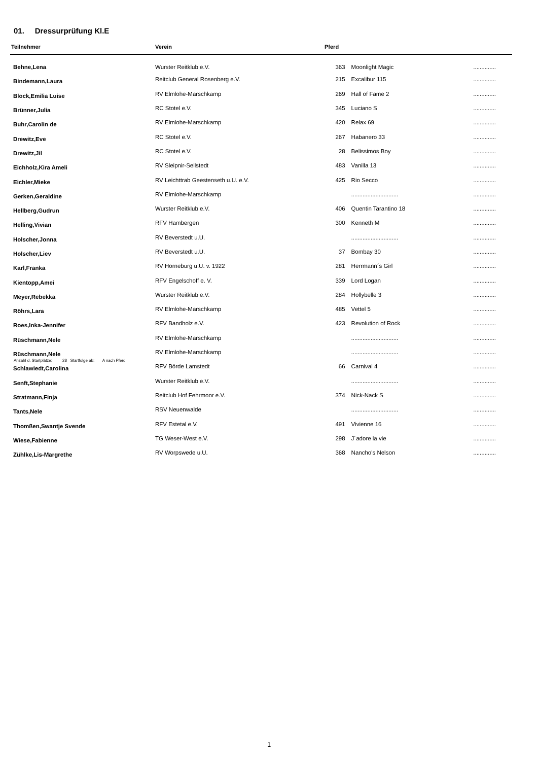01. Dressurprüfung Kl.E
| Teilnehmer | Verein | Pferd | | |
| --- | --- | --- | --- | --- |
| Behne,Lena | Wurster Reitklub e.V. | 363 | Moonlight Magic | .............. |
| Bindemann,Laura | Reitclub General Rosenberg e.V. | 215 | Excalibur 115 | .............. |
| Block,Emilia Luise | RV Elmlohe-Marschkamp | 269 | Hall of Fame 2 | .............. |
| Brünner,Julia | RC Stotel e.V. | 345 | Luciano S | .............. |
| Buhr,Carolin de | RV Elmlohe-Marschkamp | 420 | Relax 69 | .............. |
| Drewitz,Eve | RC Stotel e.V. | 267 | Habanero 33 | .............. |
| Drewitz,Jil | RC Stotel e.V. | 28 | Belissimos Boy | .............. |
| Eichholz,Kira Ameli | RV Sleipnir-Sellstedt | 483 | Vanilla 13 | .............. |
| Eichler,Mieke | RV Leichttrab Geestenseth u.U. e.V. | 425 | Rio Secco | .............. |
| Gerken,Geraldine | RV Elmlohe-Marschkamp | | ............................. | .............. |
| Hellberg,Gudrun | Wurster Reitklub e.V. | 406 | Quentin Tarantino 18 | .............. |
| Helling,Vivian | RFV Hambergen | 300 | Kenneth M | .............. |
| Holscher,Jonna | RV Beverstedt u.U. | | ............................. | .............. |
| Holscher,Liev | RV Beverstedt u.U. | 37 | Bombay 30 | .............. |
| Karl,Franka | RV Horneburg u.U. v. 1922 | 281 | Herrmann´s Girl | .............. |
| Kientopp,Amei | RFV Engelschoff e. V. | 339 | Lord Logan | .............. |
| Meyer,Rebekka | Wurster Reitklub e.V. | 284 | Hollybelle 3 | .............. |
| Röhrs,Lara | RV Elmlohe-Marschkamp | 485 | Vettel 5 | .............. |
| Roes,Inka-Jennifer | RFV Bandholz e.V. | 423 | Revolution of Rock | .............. |
| Rüschmann,Nele | RV Elmlohe-Marschkamp | | ............................. | .............. |
| Rüschmann,Nele | RV Elmlohe-Marschkamp | | ............................. | .............. |
| Schlawiedt,Carolina | RFV Börde Lamstedt | 66 | Carnival 4 | .............. |
| Senft,Stephanie | Wurster Reitklub e.V. | | ............................. | .............. |
| Stratmann,Finja | Reitclub Hof Fehrmoor e.V. | 374 | Nick-Nack S | .............. |
| Tants,Nele | RSV Neuenwalde | | ............................. | .............. |
| Thomßen,Swantje Svende | RFV Estetal e.V. | 491 | Vivienne 16 | .............. |
| Wiese,Fabienne | TG Weser-West e.V. | 298 | J´adore la vie | .............. |
| Zühlke,Lis-Margrethe | RV Worpswede u.U. | 368 | Nancho's Nelson | .............. |
Anzahl d. Startplätze: 28 Startfolge ab: A nach Pferd
1